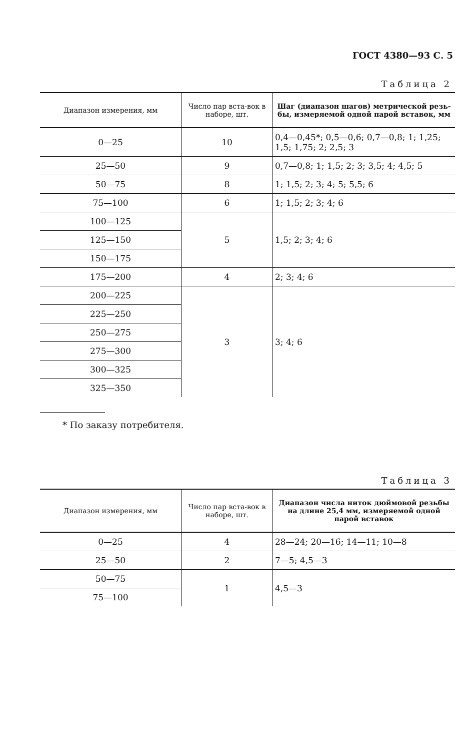ГОСТ 4380—93 С. 5
Таблица 2
| Диапазон измерения, мм | Число пар вста-вок в наборе, шт. | Шаг (диапазон шагов) метрической резь-бы, измеряемой одной парой вставок, мм |
| --- | --- | --- |
| 0—25 | 10 | 0,4—0,45*; 0,5—0,6; 0,7—0,8; 1; 1,25; 1,5; 1,75; 2; 2,5; 3 |
| 25—50 | 9 | 0,7—0,8; 1; 1,5; 2; 3; 3,5; 4; 4,5; 5 |
| 50—75 | 8 | 1; 1,5; 2; 3; 4; 5; 5,5; 6 |
| 75—100 | 6 | 1; 1,5; 2; 3; 4; 6 |
| 100—125 | 5 | 1,5; 2; 3; 4; 6 |
| 125—150 | | |
| 150—175 | | |
| 175—200 | 4 | 2; 3; 4; 6 |
| 200—225 | 3 | 3; 4; 6 |
| 225—250 | | |
| 250—275 | | |
| 275—300 | | |
| 300—325 | | |
| 325—350 | | |
* По заказу потребителя.
Таблица 3
| Диапазон измерения, мм | Число пар вста-вок в наборе, шт. | Диапазон числа ниток дюймовой резьбы на длине 25,4 мм, измеряемой одной парой вставок |
| --- | --- | --- |
| 0—25 | 4 | 28—24; 20—16; 14—11; 10—8 |
| 25—50 | 2 | 7—5; 4,5—3 |
| 50—75 | 1 | 4,5—3 |
| 75—100 | | |